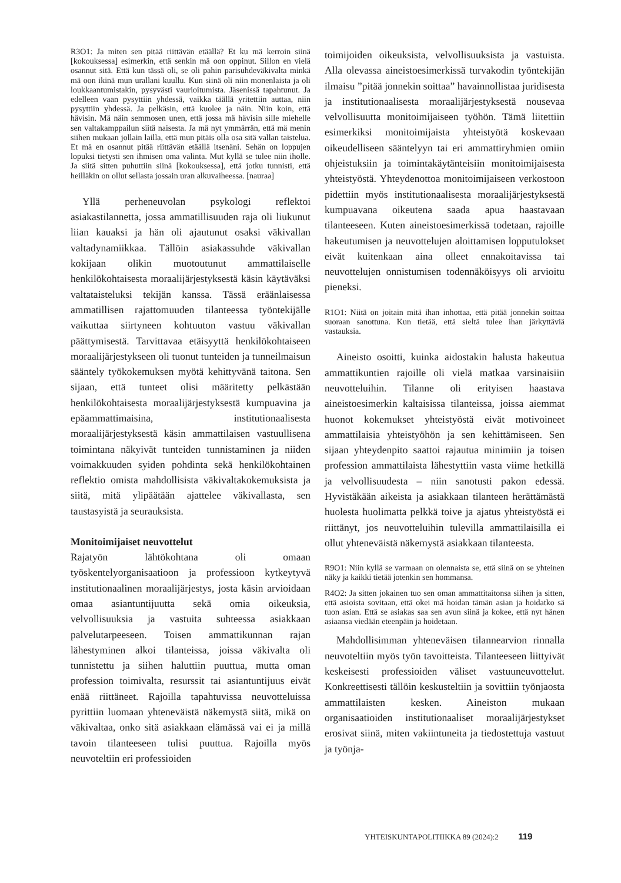R3O1: Ja miten sen pitää riittävän etäällä? Et ku mä kerroin siinä [kokouksessa] esimerkin, että senkin mä oon oppinut. Sillon en vielä osannut sitä. Että kun tässä oli, se oli pahin parisuhdeväkivalta minkä mä oon ikinä mun urallani kuullu. Kun siinä oli niin monenlaista ja oli loukkaantumistakin, pysyvästi vaurioitumista. Jäsenissä tapahtunut. Ja edelleen vaan pysyttiin yhdessä, vaikka täällä yritettiin auttaa, niin pysyttiin yhdessä. Ja pelkäsin, että kuolee ja näin. Niin koin, että hävisin. Mä näin semmosen unen, että jossa mä hävisin sille miehelle sen valtakamppailun siitä naisesta. Ja mä nyt ymmärrän, että mä menin siihen mukaan jollain lailla, että mun pitäis olla osa sitä vallan taistelua. Et mä en osannut pitää riittävän etäällä itsenäni. Sehän on loppujen lopuksi tietysti sen ihmisen oma valinta. Mut kyllä se tulee niin iholle. Ja siitä sitten puhuttiin siinä [kokouksessa], että jotku tunnisti, että heilläkin on ollut sellasta jossain uran alkuvaiheessa. [nauraa]
Yllä perheneuvolan psykologi reflektoi asiakastilannetta, jossa ammatillisuuden raja oli liukunut liian kauaksi ja hän oli ajautunut osaksi väkivallan valtadynamiikkaa. Tällöin asiakassuhde väkivallan kokijaan olikin muotoutunut ammattilaiselle henkilökohtaisesta moraalijärjestyksestä käsin käytäväksi valtataisteluksi tekijän kanssa. Tässä eräänlaisessa ammatillisen rajattomuuden tilanteessa työntekijälle vaikuttaa siirtyneen kohtuuton vastuu väkivallan päättymisestä. Tarvittavaa etäisyyttä henkilökohtaiseen moraalijärjestykseen oli tuonut tunteiden ja tunneilmaisun sääntely työkokemuksen myötä kehittyvänä taitona. Sen sijaan, että tunteet olisi määritetty pelkästään henkilökohtaisesta moraalijärjestyksestä kumpuavina ja epäammattimaisina, institutionaalisesta moraalijärjestyksestä käsin ammattilaisen vastuullisena toimintana näkyivät tunteiden tunnistaminen ja niiden voimakkuuden syiden pohdinta sekä henkilökohtainen reflektio omista mahdollisista väkivaltakokemuksista ja siitä, mitä ylipäätään ajattelee väkivallasta, sen taustasyistä ja seurauksista.
Monitoimijaiset neuvottelut
Rajatyön lähtökohtana oli omaan työskentelyorganisaatioon ja professioon kytkeytyvä institutionaalinen moraalijärjestys, josta käsin arvioidaan omaa asiantuntijuutta sekä omia oikeuksia, velvollisuuksia ja vastuita suhteessa asiakkaan palvelutarpeeseen. Toisen ammattikunnan rajan lähestyminen alkoi tilanteissa, joissa väkivalta oli tunnistettu ja siihen haluttiin puuttua, mutta oman profession toimivalta, resurssit tai asiantuntijuus eivät enää riittäneet. Rajoilla tapahtuvissa neuvotteluissa pyrittiin luomaan yhteneväistä näkemystä siitä, mikä on väkivaltaa, onko sitä asiakkaan elämässä vai ei ja millä tavoin tilanteeseen tulisi puuttua. Rajoilla myös neuvoteltiin eri professioiden
toimijoiden oikeuksista, velvollisuuksista ja vastuista. Alla olevassa aineistoesimerkissä turvakodin työntekijän ilmaisu ”pitää jonnekin soittaa” havainnollistaa juridisesta ja institutionaalisesta moraalijärjestyksestä nousevaa velvollisuutta monitoimijaiseen työhön. Tämä liitettiin esimerkiksi monitoimijaista yhteistyötä koskevaan oikeudelliseen sääntelyyn tai eri ammattiryhmien omiin ohjeistuksiin ja toimintakäytänteisiin monitoimijaisesta yhteistyöstä. Yhteydenottoa monitoimijaiseen verkostoon pidettiin myös institutionaalisesta moraalijärjestyksestä kumpuavana oikeutena saada apua haastavaan tilanteeseen. Kuten aineistoesimerkissä todetaan, rajoille hakeutumisen ja neuvottelujen aloittamisen lopputulokset eivät kuitenkaan aina olleet ennakoitavissa tai neuvottelujen onnistumisen todennäköisyys oli arvioitu pieneksi.
R1O1: Niitä on joitain mitä ihan inhottaa, että pitää jonnekin soittaa suoraan sanottuna. Kun tietää, että sieltä tulee ihan järkyttäviä vastauksia.
Aineisto osoitti, kuinka aidostakin halusta hakeutua ammattikuntien rajoille oli vielä matkaa varsinaisiin neuvotteluihin. Tilanne oli erityisen haastava aineistoesimerkin kaltaisissa tilanteissa, joissa aiemmat huonot kokemukset yhteistyöstä eivät motivoineet ammattilaisia yhteistyöhön ja sen kehittämiseen. Sen sijaan yhteydenpito saattoi rajautua minimiin ja toisen profession ammattilaista lähestyttiin vasta viime hetkillä ja velvollisuudesta – niin sanotusti pakon edessä. Hyvistäkään aikeista ja asiakkaan tilanteen herättämästä huolesta huolimatta pelkkä toive ja ajatus yhteistyöstä ei riittänyt, jos neuvotteluihin tulevilla ammattilaisilla ei ollut yhteneväistä näkemystä asiakkaan tilanteesta.
R9O1: Niin kyllä se varmaan on olennaista se, että siinä on se yhteinen näky ja kaikki tietää jotenkin sen hommansa.
R4O2: Ja sitten jokainen tuo sen oman ammattitaitonsa siihen ja sitten, että asioista sovitaan, että okei mä hoidan tämän asian ja hoidatko sä tuon asian. Että se asiakas saa sen avun siinä ja kokee, että nyt hänen asiaansa viedään eteenpäin ja hoidetaan.
Mahdollisimman yhteneväisen tilannearvion rinnalla neuvoteltiin myös työn tavoitteista. Tilanteeseen liittyivät keskeisesti professioiden väliset vastuuneuvottelut. Konkreettisesti tällöin keskusteltiin ja sovittiin työnjaosta ammattilaisten kesken. Aineiston mukaan organisaatioiden institutionaaliset moraalijärjestykset erosivat siinä, miten vakiintuneita ja tiedostettuja vastuut ja työnja-
YHTEISKUNTAPOLITIIKKA 89 (2024):2 119